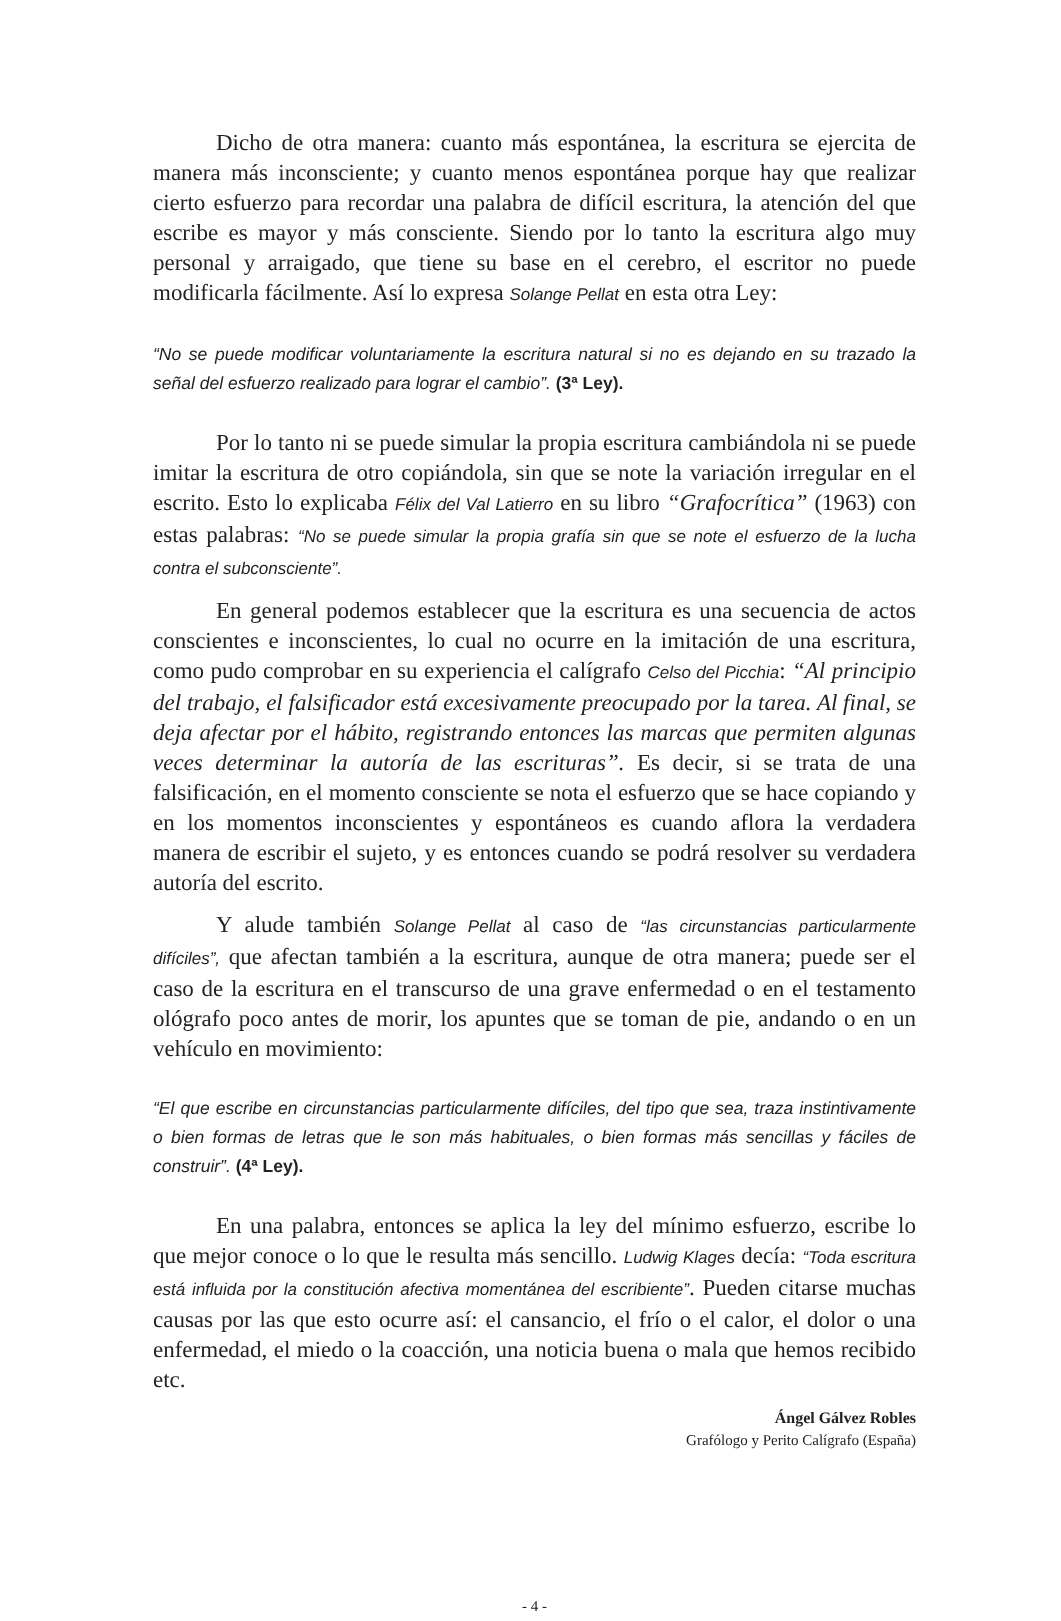Dicho de otra manera: cuanto más espontánea, la escritura se ejercita de manera más inconsciente; y cuanto menos espontánea porque hay que realizar cierto esfuerzo para recordar una palabra de difícil escritura, la atención del que escribe es mayor y más consciente. Siendo por lo tanto la escritura algo muy personal y arraigado, que tiene su base en el cerebro, el escritor no puede modificarla fácilmente. Así lo expresa Solange Pellat en esta otra Ley:
“No se puede modificar voluntariamente la escritura natural si no es dejando en su trazado la señal del esfuerzo realizado para lograr el cambio”. (3ª Ley).
Por lo tanto ni se puede simular la propia escritura cambiándola ni se puede imitar la escritura de otro copiándola, sin que se note la variación irregular en el escrito. Esto lo explicaba Félix del Val Latierro en su libro “Grafocrítica” (1963) con estas palabras: “No se puede simular la propia grafía sin que se note el esfuerzo de la lucha contra el subconsciente”.
En general podemos establecer que la escritura es una secuencia de actos conscientes e inconscientes, lo cual no ocurre en la imitación de una escritura, como pudo comprobar en su experiencia el calígrafo Celso del Picchia: “Al principio del trabajo, el falsificador está excesivamente preocupado por la tarea. Al final, se deja afectar por el hábito, registrando entonces las marcas que permiten algunas veces determinar la autoría de las escrituras”. Es decir, si se trata de una falsificación, en el momento consciente se nota el esfuerzo que se hace copiando y en los momentos inconscientes y espontáneos es cuando aflora la verdadera manera de escribir el sujeto, y es entonces cuando se podrá resolver su verdadera autoría del escrito.
Y alude también Solange Pellat al caso de “las circunstancias particularmente difíciles”, que afectan también a la escritura, aunque de otra manera; puede ser el caso de la escritura en el transcurso de una grave enfermedad o en el testamento ológrafo poco antes de morir, los apuntes que se toman de pie, andando o en un vehículo en movimiento:
“El que escribe en circunstancias particularmente difíciles, del tipo que sea, traza instintivamente o bien formas de letras que le son más habituales, o bien formas más sencillas y fáciles de construir”. (4ª Ley).
En una palabra, entonces se aplica la ley del mínimo esfuerzo, escribe lo que mejor conoce o lo que le resulta más sencillo. Ludwig Klages decía: “Toda escritura está influida por la constitución afectiva momentánea del escribiente”. Pueden citarse muchas causas por las que esto ocurre así: el cansancio, el frío o el calor, el dolor o una enfermedad, el miedo o la coacción, una noticia buena o mala que hemos recibido etc.
Ángel Gálvez Robles
Grafólogo y Perito Calígrafo (España)
- 4 -